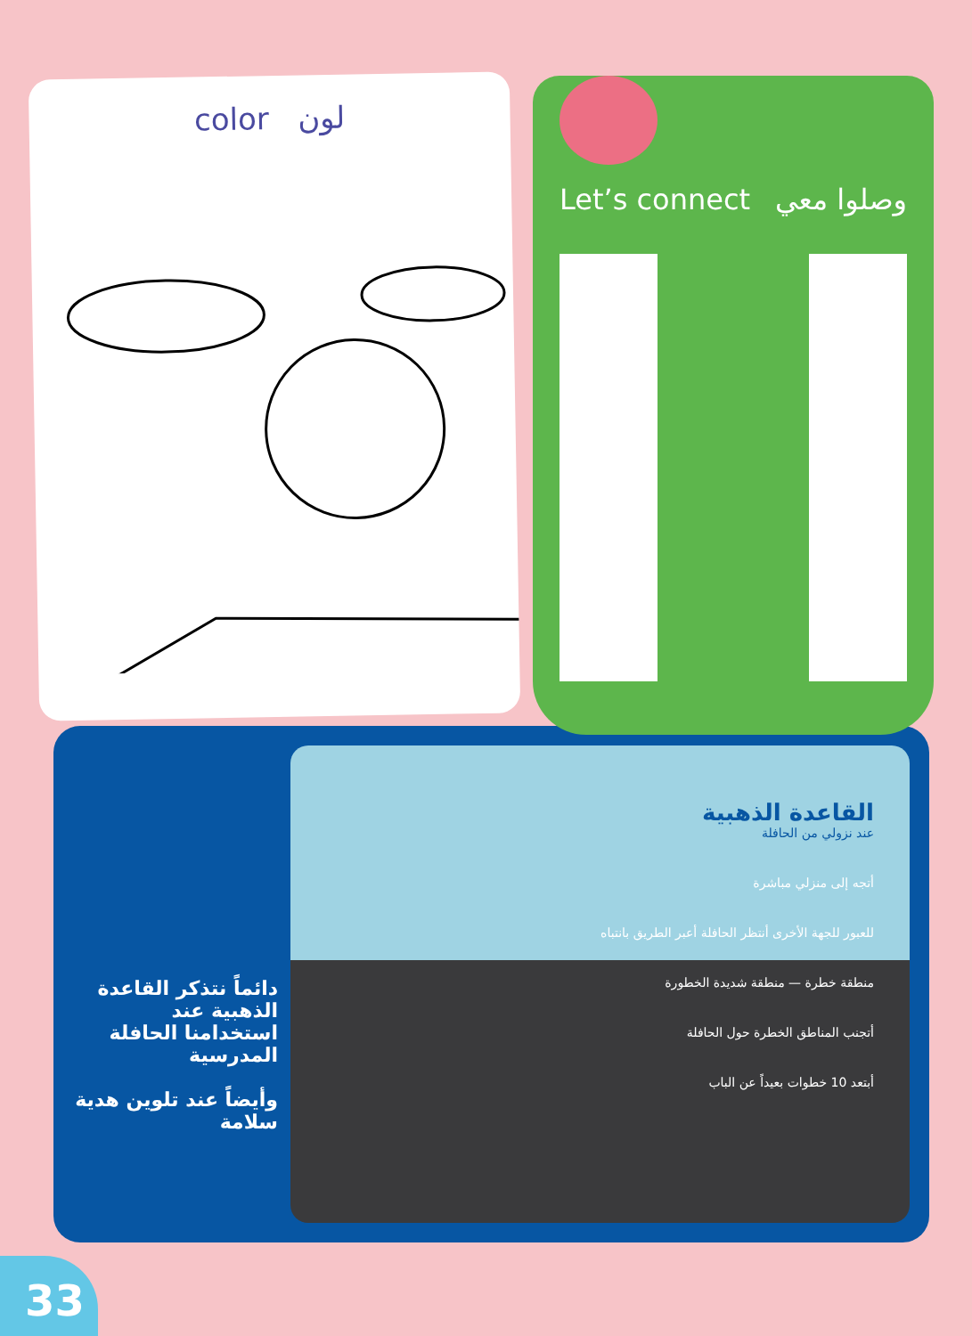color لون
Let’s connect وصلوا معي
دائماً نتذكر القاعدة الذهبية عند استخدامنا الحافلة المدرسية
وأيضاً عند تلوين هدية سلامة
القاعدة الذهبية
عند نزولي من الحافلة
أتجه إلى منزلي مباشرة
للعبور للجهة الأخرى أنتظر الحافلة أعبر الطريق بانتباه
منطقة خطرة — منطقة شديدة الخطورة
أتجنب المناطق الخطرة حول الحافلة
أبتعد 10 خطوات بعيداً عن الباب
33